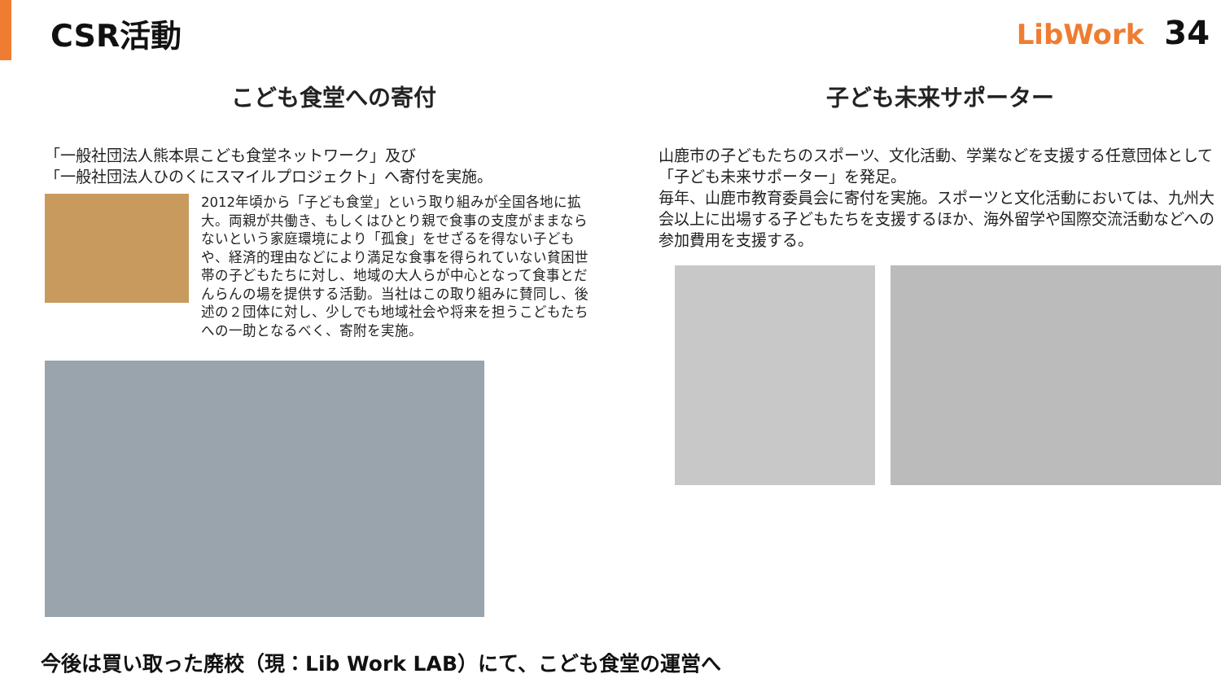CSR活動 LibWork 34
こども食堂への寄付
「一般社団法人熊本県こども食堂ネットワーク」及び
「一般社団法人ひのくにスマイルプロジェクト」へ寄付を実施。
2012年頃から「子ども食堂」という取り組みが全国各地に拡大。両親が共働き、もしくはひとり親で食事の支度がままならないという家庭環境により「孤食」をせざるを得ない子どもや、経済的理由などにより満足な食事を得られていない貧困世帯の子どもたちに対し、地域の大人らが中心となって食事とだんらんの場を提供する活動。当社はこの取り組みに賛同し、後述の２団体に対し、少しでも地域社会や将来を担うこどもたちへの一助となるべく、寄附を実施。
子ども未来サポーター
山鹿市の子どもたちのスポーツ、文化活動、学業などを支援する任意団体として「子ども未来サポーター」を発足。
毎年、山鹿市教育委員会に寄付を実施。スポーツと文化活動においては、九州大会以上に出場する子どもたちを支援するほか、海外留学や国際交流活動などへの参加費用を支援する。
今後は買い取った廃校（現：Lib Work LAB）にて、こども食堂の運営へ